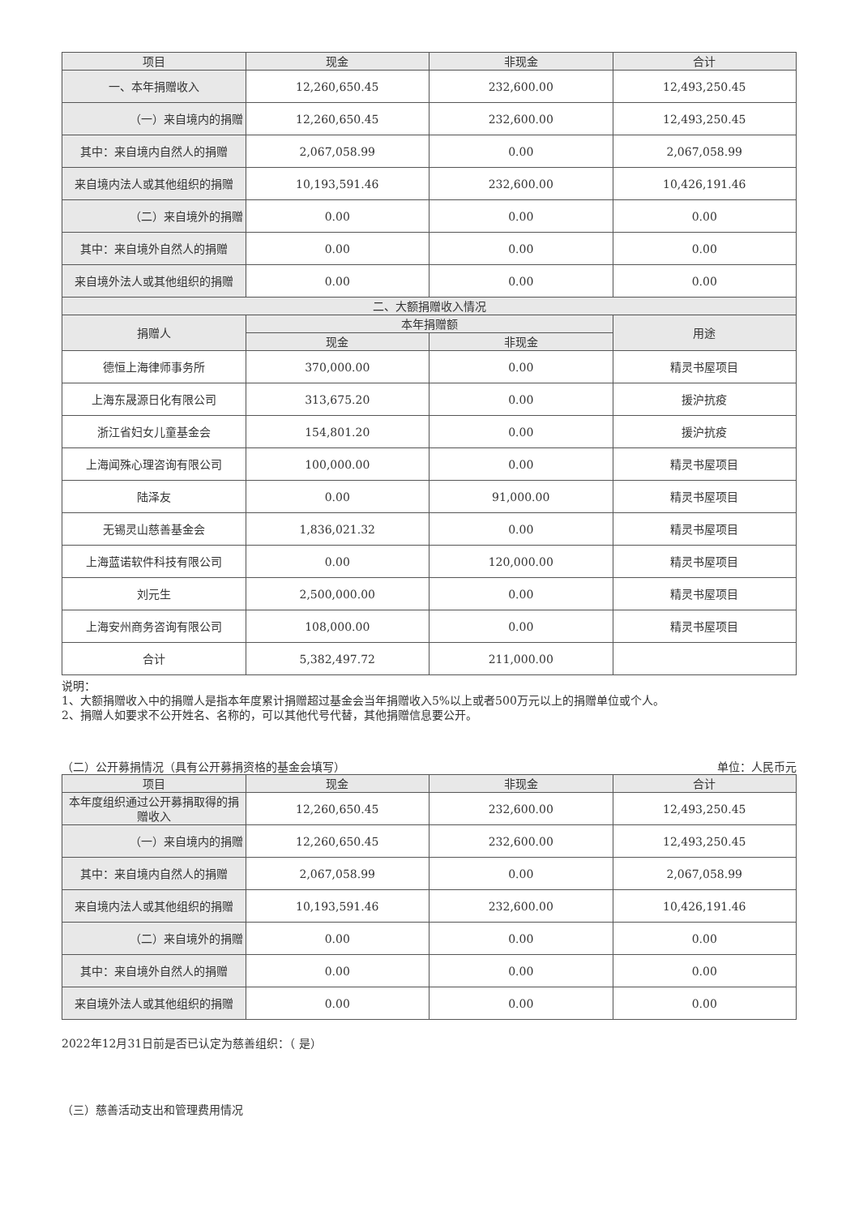| 项目 | 现金 | 非现金 | 合计 |
| --- | --- | --- | --- |
| 一、本年捐赠收入 | 12,260,650.45 | 232,600.00 | 12,493,250.45 |
| （一）来自境内的捐赠 | 12,260,650.45 | 232,600.00 | 12,493,250.45 |
| 其中：来自境内自然人的捐赠 | 2,067,058.99 | 0.00 | 2,067,058.99 |
| 来自境内法人或其他组织的捐赠 | 10,193,591.46 | 232,600.00 | 10,426,191.46 |
| （二）来自境外的捐赠 | 0.00 | 0.00 | 0.00 |
| 其中：来自境外自然人的捐赠 | 0.00 | 0.00 | 0.00 |
| 来自境外法人或其他组织的捐赠 | 0.00 | 0.00 | 0.00 |
| 二、大额捐赠收入情况 | | | |
| 捐赠人 | 本年捐赠额 | | 用途 |
| | 现金 | 非现金 | |
| 德恒上海律师事务所 | 370,000.00 | 0.00 | 精灵书屋项目 |
| 上海东晟源日化有限公司 | 313,675.20 | 0.00 | 援沪抗疫 |
| 浙江省妇女儿童基金会 | 154,801.20 | 0.00 | 援沪抗疫 |
| 上海闻殊心理咨询有限公司 | 100,000.00 | 0.00 | 精灵书屋项目 |
| 陆泽友 | 0.00 | 91,000.00 | 精灵书屋项目 |
| 无锡灵山慈善基金会 | 1,836,021.32 | 0.00 | 精灵书屋项目 |
| 上海蓝诺软件科技有限公司 | 0.00 | 120,000.00 | 精灵书屋项目 |
| 刘元生 | 2,500,000.00 | 0.00 | 精灵书屋项目 |
| 上海安州商务咨询有限公司 | 108,000.00 | 0.00 | 精灵书屋项目 |
| 合计 | 5,382,497.72 | 211,000.00 | |
说明：
1、大额捐赠收入中的捐赠人是指本年度累计捐赠超过基金会当年捐赠收入5%以上或者500万元以上的捐赠单位或个人。
2、捐赠人如要求不公开姓名、名称的，可以其他代号代替，其他捐赠信息要公开。
（二）公开募捐情况（具有公开募捐资格的基金会填写） 单位：人民币元
| 项目 | 现金 | 非现金 | 合计 |
| --- | --- | --- | --- |
| 本年度组织通过公开募捐取得的捐赠收入 | 12,260,650.45 | 232,600.00 | 12,493,250.45 |
| （一）来自境内的捐赠 | 12,260,650.45 | 232,600.00 | 12,493,250.45 |
| 其中：来自境内自然人的捐赠 | 2,067,058.99 | 0.00 | 2,067,058.99 |
| 来自境内法人或其他组织的捐赠 | 10,193,591.46 | 232,600.00 | 10,426,191.46 |
| （二）来自境外的捐赠 | 0.00 | 0.00 | 0.00 |
| 其中：来自境外自然人的捐赠 | 0.00 | 0.00 | 0.00 |
| 来自境外法人或其他组织的捐赠 | 0.00 | 0.00 | 0.00 |
2022年12月31日前是否已认定为慈善组织：（ 是）
（三）慈善活动支出和管理费用情况